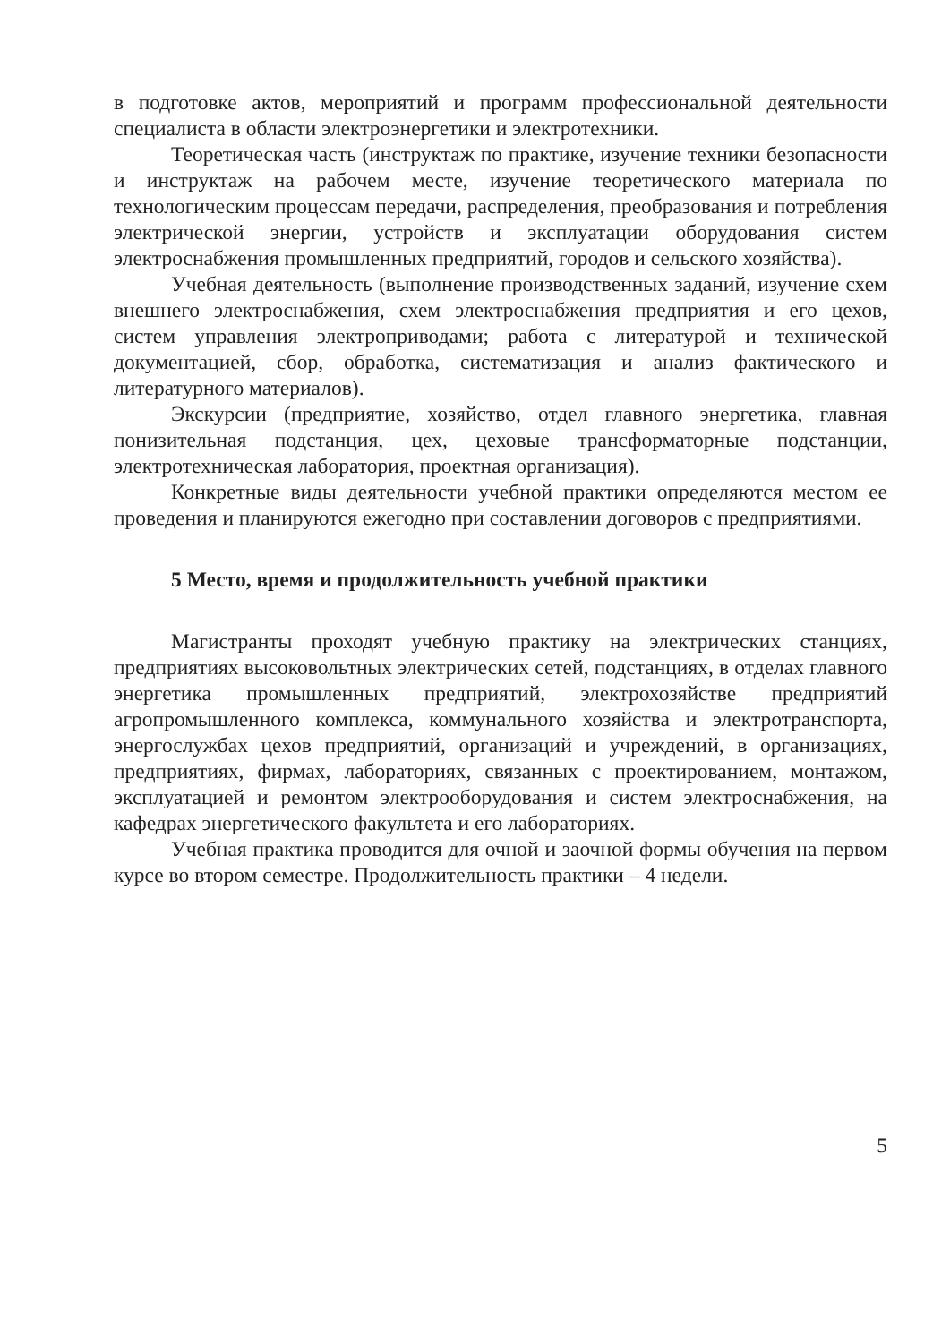в подготовке актов, мероприятий и программ профессиональной деятельности специалиста в области электроэнергетики и электротехники.
Теоретическая часть (инструктаж по практике, изучение техники безопасности и инструктаж на рабочем месте, изучение теоретического материала по технологическим процессам передачи, распределения, преобразования и потребления электрической энергии, устройств и эксплуатации оборудования систем электроснабжения промышленных предприятий, городов и сельского хозяйства).
Учебная деятельность (выполнение производственных заданий, изучение схем внешнего электроснабжения, схем электроснабжения предприятия и его цехов, систем управления электроприводами; работа с литературой и технической документацией, сбор, обработка, систематизация и анализ фактического и литературного материалов).
Экскурсии (предприятие, хозяйство, отдел главного энергетика, главная понизительная подстанция, цех, цеховые трансформаторные подстанции, электротехническая лаборатория, проектная организация).
Конкретные виды деятельности учебной практики определяются местом ее проведения и планируются ежегодно при составлении договоров с предприятиями.
5 Место, время и продолжительность учебной практики
Магистранты проходят учебную практику на электрических станциях, предприятиях высоковольтных электрических сетей, подстанциях, в отделах главного энергетика промышленных предприятий, электрохозяйстве предприятий агропромышленного комплекса, коммунального хозяйства и электротранспорта, энергослужбах цехов предприятий, организаций и учреждений, в организациях, предприятиях, фирмах, лабораториях, связанных с проектированием, монтажом, эксплуатацией и ремонтом электрооборудования и систем электроснабжения, на кафедрах энергетического факультета и его лабораториях.
Учебная практика проводится для очной и заочной формы обучения на первом курсе во втором семестре. Продолжительность практики – 4 недели.
5